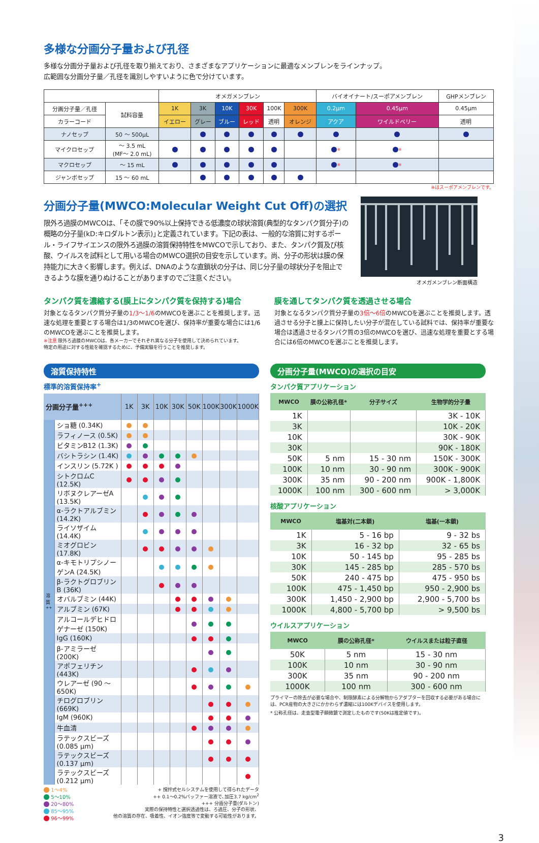多様な分画分子量および孔径
多様な分画分子量および孔径を取り揃えており、さまざまなアプリケーションに最適なメンブレンをラインナップ。
広範囲な分画分子量／孔径を識別しやすいように色で分けています。
| | | オメガメンブレン | | | | | | バイオイナート/スーポアメンブレン | | GHPメンブレン |
| --- | --- | --- | --- | --- | --- | --- | --- | --- | --- | --- |
| 分画分子量／孔径 | 試料容量 | 1K | 3K | 10K | 30K | 100K | 300K | 0.2μm | 0.45μm | 0.45μm |
| カラーコード | | イエロー | グレー | ブルー | レッド | 透明 | オレンジ | アクア | ワイルドベリー | 透明 |
| ナノセップ | 50 ～ 500μL | | | | | | | | | |
| マイクロセップ | ～ 3.5 mL (MF～ 2.0 mL) | | | | | | | ※ | ※ | |
| マクロセップ | ～ 15 mL | | | | | | | ※ | ※ | |
| ジャンボセップ | 15 ～ 60 mL | | | | | | | | | |
※はスーポアメンブレンです。
分画分子量(MWCO:Molecular Weight Cut Off)の選択
限外ろ過膜のMWCOは、｢その膜で90%以上保持できる低濃度の球状溶質(典型的なタンパク質分子)の概略の分子量(kD:キロダルトン表示)｣と定義されています。下記の表は、一般的な溶質に対するポール・ライフサイエンスの限外ろ過膜の溶質保持特性をMWCOで示しており、また、タンパク質及び核酸、ウイルスを試料として用いる場合のMWCO選択の目安を示しています。尚、分子の形状は膜の保持能力に大きく影響します。例えば、DNAのような直鎖状の分子は、同じ分子量の球状分子を阻止できるような膜を通りぬけることがありますのでご注意ください。
オメガメンブレン断面構造
タンパク質を濃縮する(膜上にタンパク質を保持する)場合
対象となるタンパク質分子量の1/3～1/6のMWCOを選ぶことを推奨します。迅速な処理を重要とする場合は1/3のMWCOを選び、保持率が重要な場合には1/6のMWCOを選ぶことを推奨します。
※注意 限外ろ過膜のMWCOは、各メーカーでそれぞれ異なる分子を使用して決められています。
特定の用途に対する性能を確認するために、予備実験を行うことを推奨します。
膜を通してタンパク質を透過させる場合
対象となるタンパク質分子量の3倍～6倍のMWCOを選ぶことを推奨します。透過させる分子と膜上に保持したい分子が混在している試料では、保持率が重要な場合は透過させるタンパク質の3倍のMWCOを選び、迅速な処理を重要とする場合には6倍のMWCOを選ぶことを推奨します。
溶質保持特性
標準的溶質保持率<sup>+</sup>
| 分画分子量<sup>+++</sup> | | 1K | 3K | 10K | 30K | 50K | 100K | 300K | 1000K |
| 溶質<sup>++</sup> | ショ糖 (0.34K) | | | | | | | | |
| | ラフィノース (0.5K) | | | | | | | | |
| | ビタミンB12 (1.3K) | | | | | | | | |
| | バシトラシン (1.4K) | | | | | | | | |
| | インスリン (5.72K ) | | | | | | | | |
| | シトクロムC (12.5K) | | | | | | | | |
| | リボヌクレアーゼA (13.5K) | | | | | | | | |
| | α-ラクトアルブミン (14.2K) | | | | | | | | |
| | ライソザイム (14.4K) | | | | | | | | |
| | ミオグロビン (17.8K) | | | | | | | | |
| | α-キモトリプシノーゲンA (24.5K) | | | | | | | | |
| | β-ラクトグロブリンB (36K) | | | | | | | | |
| | オバルブミン (44K) | | | | | | | | |
| | アルブミン (67K) | | | | | | | | |
| | アルコールデヒドロゲナーゼ (150K) | | | | | | | | |
| | IgG (160K) | | | | | | | | |
| | β-アミラーゼ (200K) | | | | | | | | |
| | アポフェリチン (443K) | | | | | | | | |
| | ウレアーゼ (90 ～ 650K) | | | | | | | | |
| | チログロブリン (669K) | | | | | | | | |
| | IgM (960K) | | | | | | | | |
| | 牛血清 | | | | | | | | |
| | ラテックスビーズ (0.085 μm) | | | | | | | | |
| | ラテックスビーズ (0.137 μm) | | | | | | | | |
| | ラテックスビーズ (0.212 μm) | | | | | | | | |
1～4%
5～10%
20～80%
85～95%
96～99%
+ 撹拌式セルシステムを使用して得られたデータ
++ 0.1～0.2%バッファー溶液で､加圧3.7 kg/cm<sup>2</sup>
+++ 分画分子量(ダルトン)
実際の保持特性と選択透過性は、ろ過圧、分子の形状、
他の溶質の存在、吸着性、イオン強度等で変動する可能性があります。
分画分子量(MWCO)の選択の目安
タンパク質アプリケーション
| MWCO | 膜の公称孔径* | 分子サイズ | 生物学的分子量 |
| --- | --- | --- | --- |
| 1K | | | 3K - 10K |
| 3K | | | 10K - 20K |
| 10K | | | 30K - 90K |
| 30K | | | 90K - 180K |
| 50K | 5 nm | 15 - 30 nm | 150K - 300K |
| 100K | 10 nm | 30 - 90 nm | 300K - 900K |
| 300K | 35 nm | 90 - 200 nm | 900K - 1,800K |
| 1000K | 100 nm | 300 - 600 nm | > 3,000K |
核酸アプリケーション
| MWCO | 塩基対(二本鎖) | 塩基(一本鎖) |
| --- | --- | --- |
| 1K | 5 - 16 bp | 9 - 32 bs |
| 3K | 16 - 32 bp | 32 - 65 bs |
| 10K | 50 - 145 bp | 95 - 285 bs |
| 30K | 145 - 285 bp | 285 - 570 bs |
| 50K | 240 - 475 bp | 475 - 950 bs |
| 100K | 475 - 1,450 bp | 950 - 2,900 bs |
| 300K | 1,450 - 2,900 bp | 2,900 - 5,700 bs |
| 1000K | 4,800 - 5,700 bp | > 9,500 bs |
ウイルスアプリケーション
| MWCO | 膜の公称孔径* | ウイルスまたは粒子直径 |
| --- | --- | --- |
| 50K | 5 nm | 15 - 30 nm |
| 100K | 10 nm | 30 - 90 nm |
| 300K | 35 nm | 90 - 200 nm |
| 1000K | 100 nm | 300 - 600 nm |
プライマーの除去が必要な場合や、制限酵素による分解物からアダプターを回収する必要がある場合には、PCR産物の大きさにかかわらず濃縮には100Kデバイスを使用します。
* 公称孔径は、走査型電子顕微鏡で測定したものです(50Kは推定値です)。
3